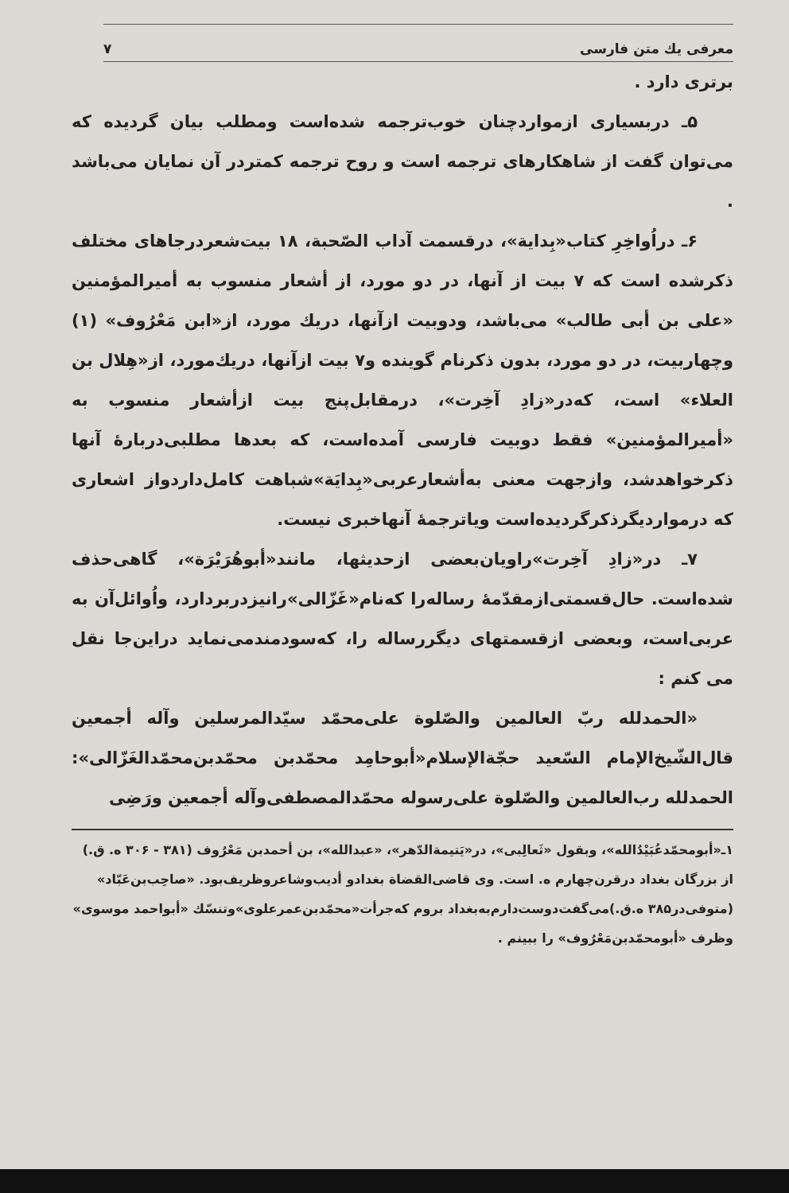معرفی یك متن فارسی ۷
برتری دارد .
۵ـ دربسیاری ازمواردچنان خوب‌ترجمه شده‌است ومطلب بیان گردیده که می‌توان گفت از شاهکارهای ترجمه است و روح ترجمه کمتردر آن نمایان می‌باشد .
۶ـ دراُواخِرِ کتاب«بِدایة»، درقسمت آداب الصّحبة، ۱۸ بیت‌شعردرجاهای مختلف ذکرشده است که ۷ بیت از آنها، در دو مورد، از أشعار منسوب به أمیرالمؤمنین «علی بن أبی طالب» می‌باشد، ودوبیت ازآنها، دریك مورد، از«ابن مَعْرُوف» (۱) وچهاربیت، در دو مورد، بدون ذکرنام گوینده و۷ بیت ازآنها، دریك‌مورد، از«هِلال بن العلاء» است، که‌در«زادِ آخِرت»، درمقابل‌پنج بیت ازأشعار منسوب به «أمیرالمؤمنین» فقط دوبیت فارسی آمده‌است، که بعدها مطلبی‌دربارهٔ آنها ذکرخواهدشد، وازجهت معنی به‌أشعارعربی«بِدایَة»شباهت کامل‌داردواز اشعاری که درمواردیگرذکرگردیده‌است ویاترجمهٔ آنهاخبری نیست.
۷ـ در«زادِ آخِرت»راویان‌بعضی ازحدیثها، مانند«أبوهُرَیْرَة»، گاهی‌حذف شده‌است. حال‌قسمتی‌ازمقدّمهٔ رساله‌را که‌نام«غَزّالی»رانیزدربردارد، واُوائل‌آن به عربی‌است، وبعضی ازقسمتهای دیگررساله را، که‌سودمندمی‌نماید دراین‌جا نقل می کنم :
«الحمدلله ربّ العالمین والصّلوة علی‌محمّد سیّدالمرسلین وآله أجمعین قال‌الشّیخ‌الإمام السّعید حجّةالإسلام«أبوحامِد محمّدبن محمّدبن‌محمّدالغَزّالی»: الحمدلله رب‌العالمین والصّلوة علی‌رسوله محمّدالمصطفی‌وآله أجمعین ورَضِی
۱ـ«أبومحمّدعُبَیْدُالله»، وبقول «ثَعالِبی»، در«یَتیمةالدّهر»، «عبدالله»، بن أحمدبن مَعْرُوف (۳۸۱ - ۳۰۶ ه. ق.) از بزرگان بغداد درقرن‌چهارم ه. است. وی قاضی‌القضاة بغدادو أدیب‌وشاعروظریف‌بود. «صاحِب‌بن‌عَبّاد» (متوفی‌در۳۸۵ ه.ق.)می‌گفت‌دوست‌دارم‌به‌بغداد بروم که‌جرأت«محمّدبن‌عمرعلوی»وتنسّك «أبواحمد موسوی» وظرف «أبومحمّدبن‌مَعْرُوف» را ببینم .